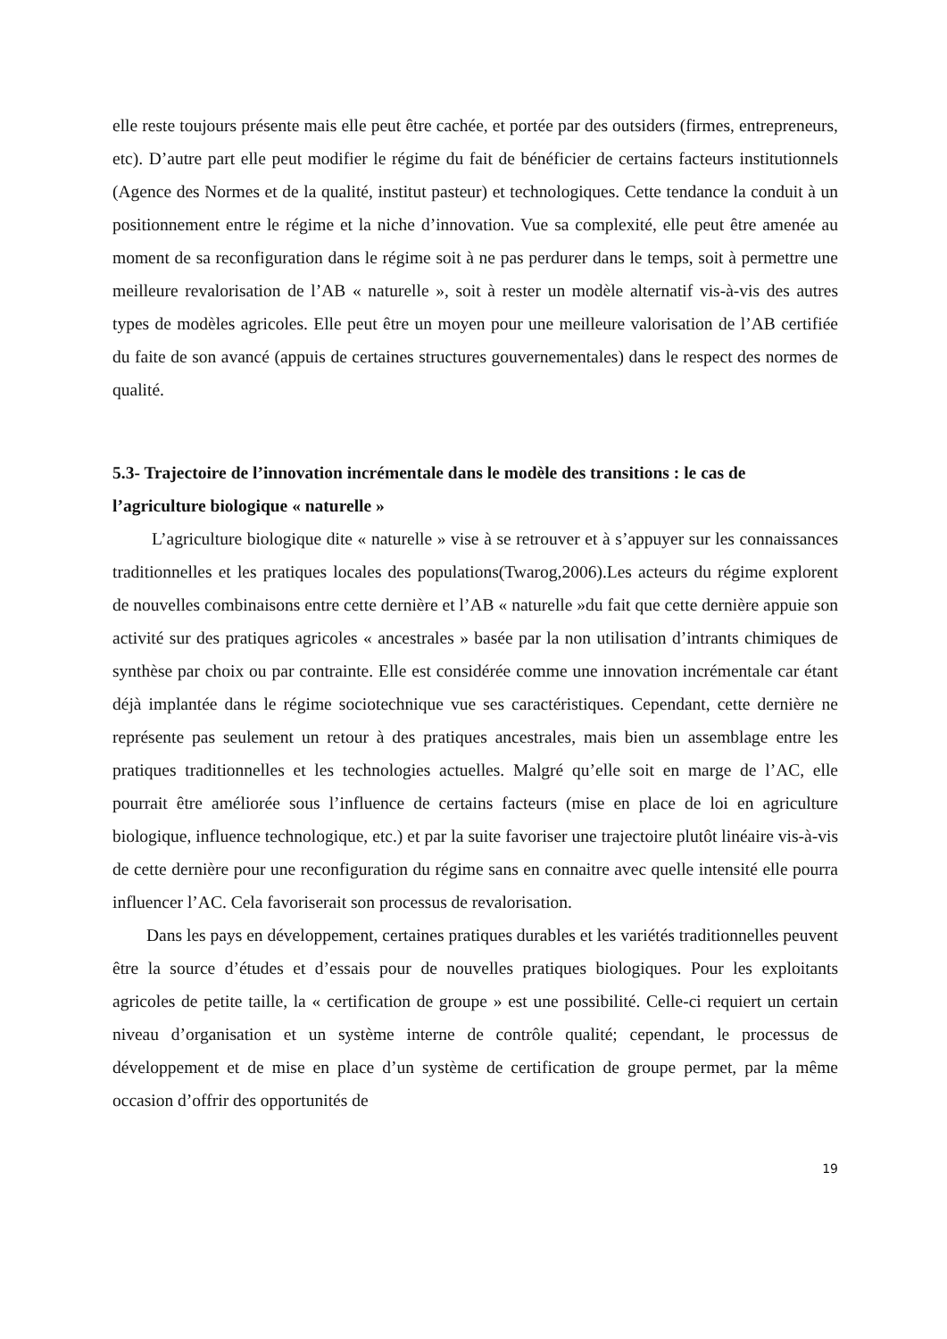elle reste toujours présente mais elle peut être cachée, et portée par des outsiders (firmes, entrepreneurs, etc). D’autre part elle peut modifier le régime du fait de bénéficier de certains facteurs institutionnels (Agence des Normes et de la qualité, institut pasteur) et technologiques. Cette tendance la conduit à un positionnement entre le régime et la niche d’innovation. Vue sa complexité, elle peut être amenée au moment de sa reconfiguration dans le régime soit à ne pas perdurer dans le temps, soit à permettre une meilleure revalorisation de l’AB « naturelle », soit à rester un modèle alternatif vis-à-vis des autres types de modèles agricoles. Elle peut être un moyen pour une meilleure valorisation de l’AB certifiée du faite de son avancé (appuis de certaines structures gouvernementales) dans le respect des normes de qualité.
5.3- Trajectoire de l’innovation incrémentale dans le modèle des transitions : le cas de l’agriculture biologique « naturelle »
L’agriculture biologique dite « naturelle » vise à se retrouver et à s’appuyer sur les connaissances traditionnelles et les pratiques locales des populations(Twarog,2006).Les acteurs du régime explorent de nouvelles combinaisons entre cette dernière et l’AB « naturelle »du fait que cette dernière appuie son activité sur des pratiques agricoles « ancestrales » basée par la non utilisation d’intrants chimiques de synthèse par choix ou par contrainte. Elle est considérée comme une innovation incrémentale car étant déjà implantée dans le régime sociotechnique vue ses caractéristiques. Cependant, cette dernière ne représente pas seulement un retour à des pratiques ancestrales, mais bien un assemblage entre les pratiques traditionnelles et les technologies actuelles. Malgré qu’elle soit en marge de l’AC, elle pourrait être améliorée sous l’influence de certains facteurs (mise en place de loi en agriculture biologique, influence technologique, etc.) et par la suite favoriser une trajectoire plutôt linéaire vis-à-vis de cette dernière pour une reconfiguration du régime sans en connaitre avec quelle intensité elle pourra influencer l’AC. Cela favoriserait son processus de revalorisation.
Dans les pays en développement, certaines pratiques durables et les variétés traditionnelles peuvent être la source d’études et d’essais pour de nouvelles pratiques biologiques. Pour les exploitants agricoles de petite taille, la « certification de groupe » est une possibilité. Celle-ci requiert un certain niveau d’organisation et un système interne de contrôle qualité; cependant, le processus de développement et de mise en place d’un système de certification de groupe permet, par la même occasion d’offrir des opportunités de
19